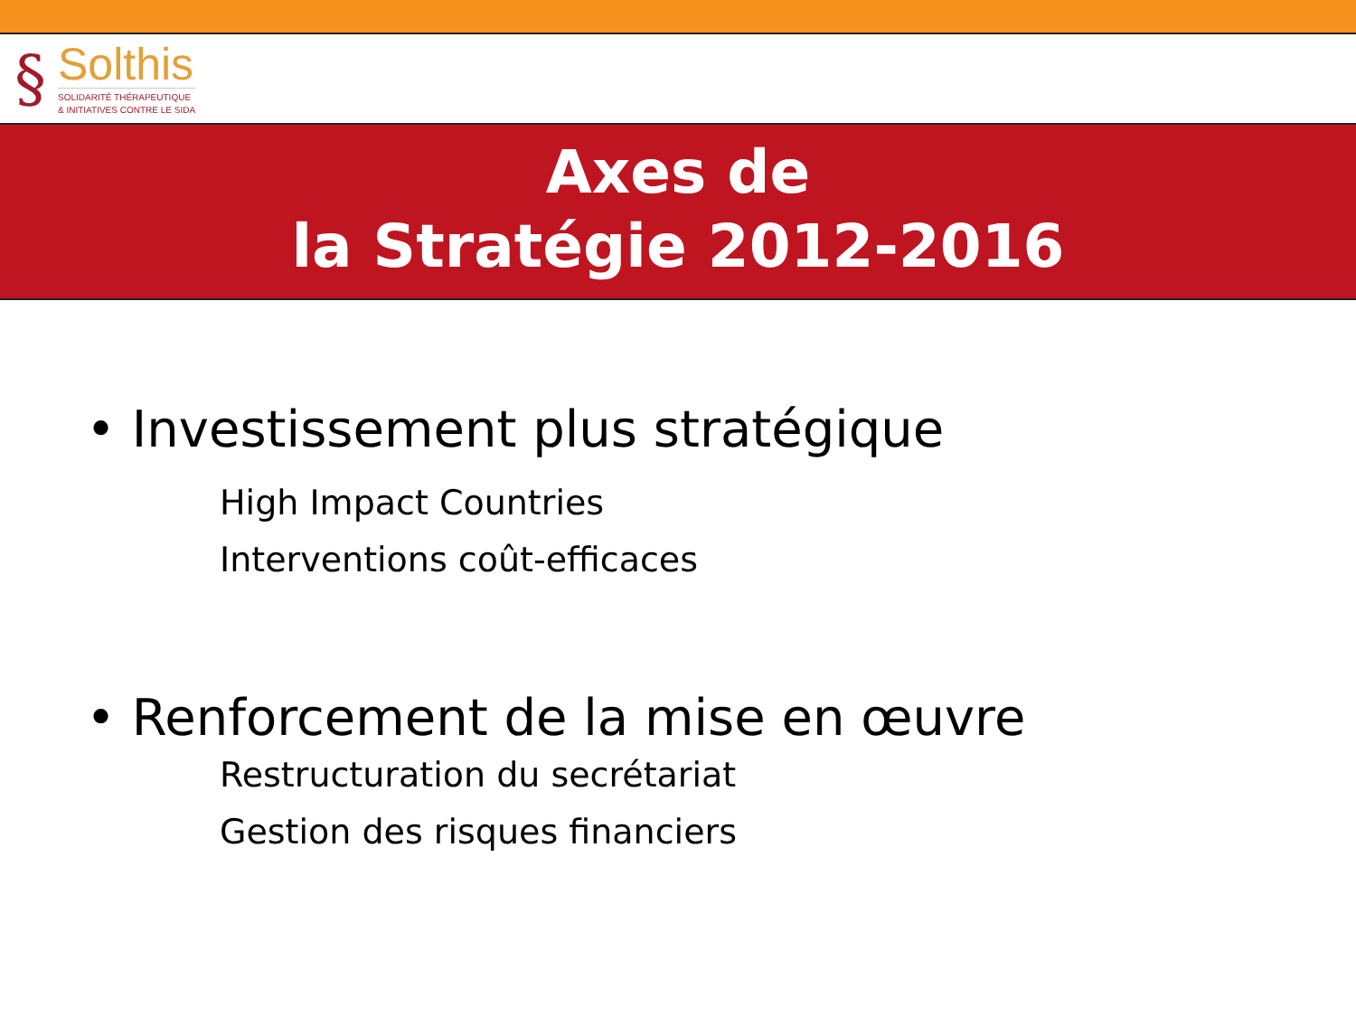§
Solthis
SOLIDARITÉ THÉRAPEUTIQUE
& INITIATIVES CONTRE LE SIDA
Axes de
la Stratégie 2012-2016
• Investissement plus stratégique
High Impact Countries
Interventions coût-efficaces
• Renforcement de la mise en œuvre
Restructuration du secrétariat
Gestion des risques financiers